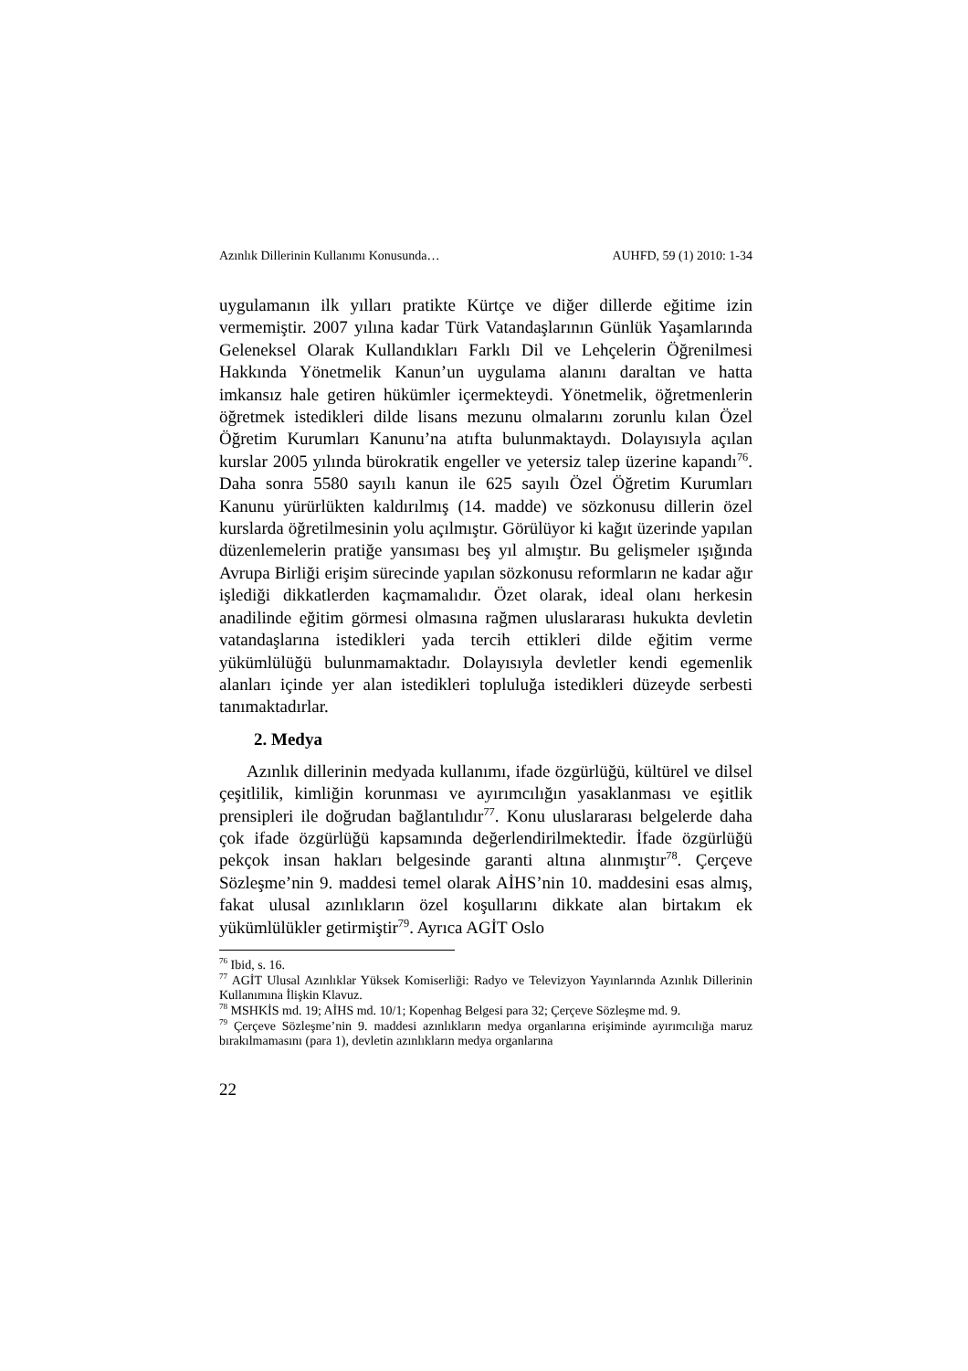Azınlık Dillerinin Kullanımı Konusunda… AUHFD, 59 (1) 2010: 1-34
uygulamanın ilk yılları pratikte Kürtçe ve diğer dillerde eğitime izin vermemiştir. 2007 yılına kadar Türk Vatandaşlarının Günlük Yaşamlarında Geleneksel Olarak Kullandıkları Farklı Dil ve Lehçelerin Öğrenilmesi Hakkında Yönetmelik Kanun’un uygulama alanını daraltan ve hatta imkansız hale getiren hükümler içermekteydi. Yönetmelik, öğretmenlerin öğretmek istedikleri dilde lisans mezunu olmalarını zorunlu kılan Özel Öğretim Kurumları Kanunu’na atıfta bulunmaktaydı. Dolayısıyla açılan kurslar 2005 yılında bürokratik engeller ve yetersiz talep üzerine kapandı<sup>76</sup>. Daha sonra 5580 sayılı kanun ile 625 sayılı Özel Öğretim Kurumları Kanunu yürürlükten kaldırılmış (14. madde) ve sözkonusu dillerin özel kurslarda öğretilmesinin yolu açılmıştır. Görülüyor ki kağıt üzerinde yapılan düzenlemelerin pratiğe yansıması beş yıl almıştır. Bu gelişmeler ışığında Avrupa Birliği erişim sürecinde yapılan sözkonusu reformların ne kadar ağır işlediği dikkatlerden kaçmamalıdır. Özet olarak, ideal olanı herkesin anadilinde eğitim görmesi olmasına rağmen uluslararası hukukta devletin vatandaşlarına istedikleri yada tercih ettikleri dilde eğitim verme yükümlülüğü bulunmamaktadır. Dolayısıyla devletler kendi egemenlik alanları içinde yer alan istedikleri topluluğa istedikleri düzeyde serbesti tanımaktadırlar.
2. Medya
Azınlık dillerinin medyada kullanımı, ifade özgürlüğü, kültürel ve dilsel çeşitlilik, kimliğin korunması ve ayırımcılığın yasaklanması ve eşitlik prensipleri ile doğrudan bağlantılıdır<sup>77</sup>. Konu uluslararası belgelerde daha çok ifade özgürlüğü kapsamında değerlendirilmektedir. İfade özgürlüğü pekçok insan hakları belgesinde garanti altına alınmıştır<sup>78</sup>. Çerçeve Sözleşme’nin 9. maddesi temel olarak AİHS’nin 10. maddesini esas almış, fakat ulusal azınlıkların özel koşullarını dikkate alan birtakım ek yükümlülükler getirmiştir<sup>79</sup>. Ayrıca AGİT Oslo
<sup>76</sup> Ibid, s. 16.
<sup>77</sup> AGİT Ulusal Azınlıklar Yüksek Komiserliği: Radyo ve Televizyon Yayınlarında Azınlık Dillerinin Kullanımına İlişkin Klavuz.
<sup>78</sup> MSHKİS md. 19; AİHS md. 10/1; Kopenhag Belgesi para 32; Çerçeve Sözleşme md. 9.
<sup>79</sup> Çerçeve Sözleşme’nin 9. maddesi azınlıkların medya organlarına erişiminde ayırımcılığa maruz bırakılmamasını (para 1), devletin azınlıkların medya organlarına
22